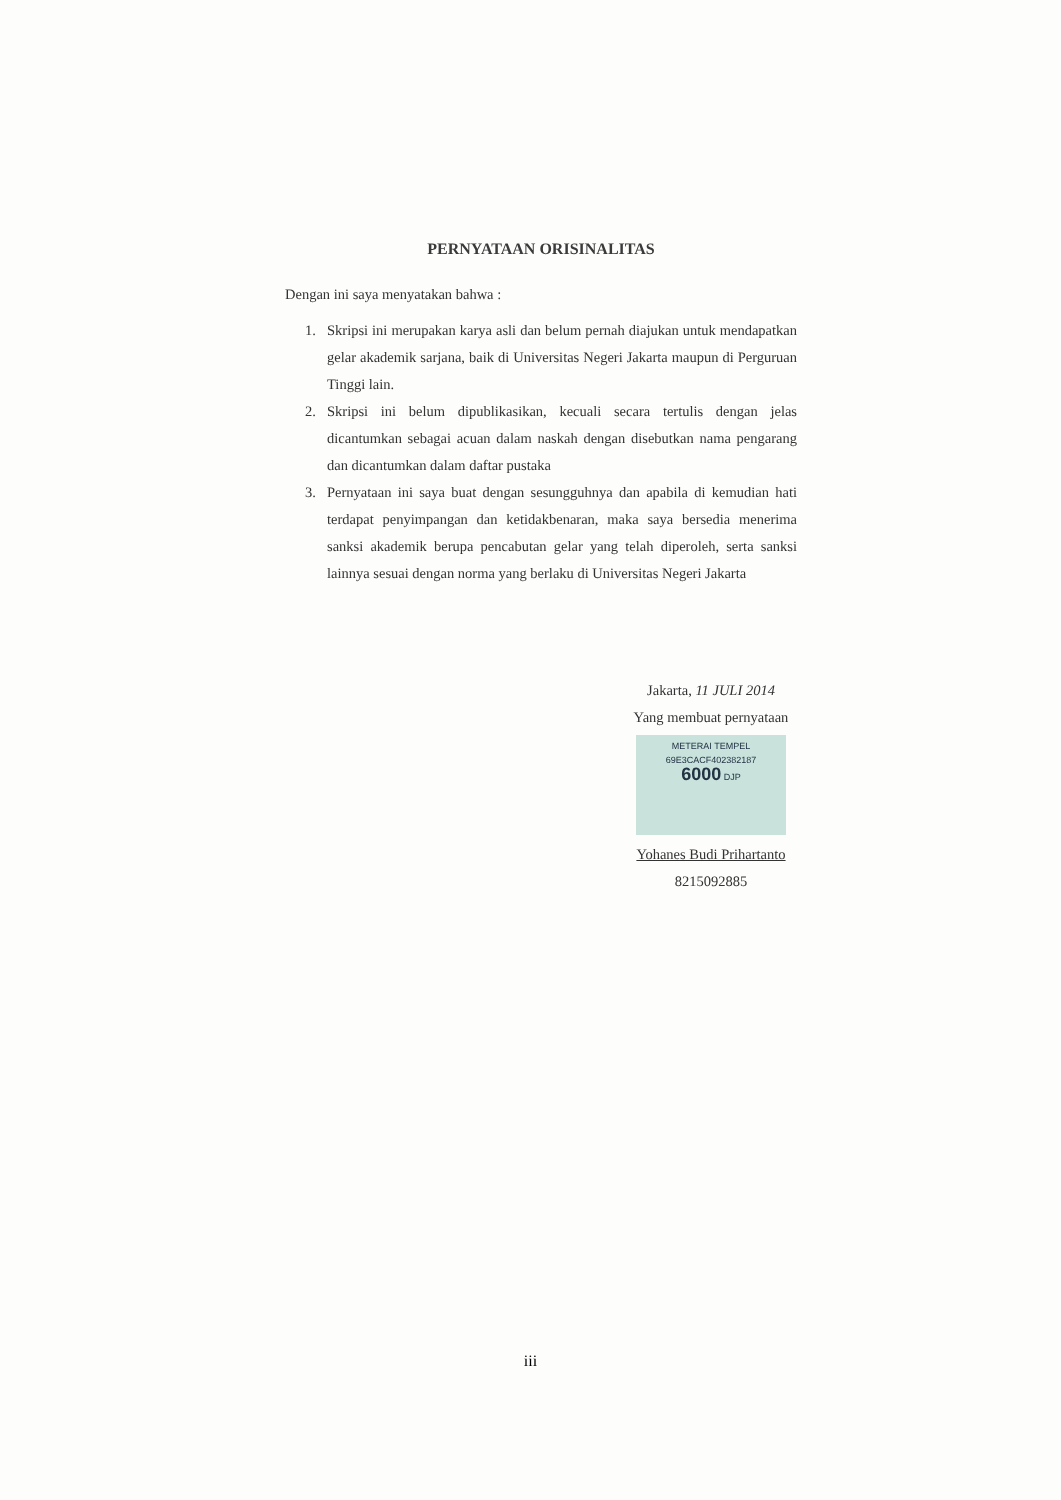PERNYATAAN ORISINALITAS
Dengan ini saya menyatakan bahwa :
1. Skripsi ini merupakan karya asli dan belum pernah diajukan untuk mendapatkan gelar akademik sarjana, baik di Universitas Negeri Jakarta maupun di Perguruan Tinggi lain.
2. Skripsi ini belum dipublikasikan, kecuali secara tertulis dengan jelas dicantumkan sebagai acuan dalam naskah dengan disebutkan nama pengarang dan dicantumkan dalam daftar pustaka
3. Pernyataan ini saya buat dengan sesungguhnya dan apabila di kemudian hati terdapat penyimpangan dan ketidakbenaran, maka saya bersedia menerima sanksi akademik berupa pencabutan gelar yang telah diperoleh, serta sanksi lainnya sesuai dengan norma yang berlaku di Universitas Negeri Jakarta
Jakarta, 11 JULI 2014
Yang membuat pernyataan
METERAI TEMPEL
69E3CACF402382187
6000 DJP
Yohanes Budi Prihartanto
8215092885
iii